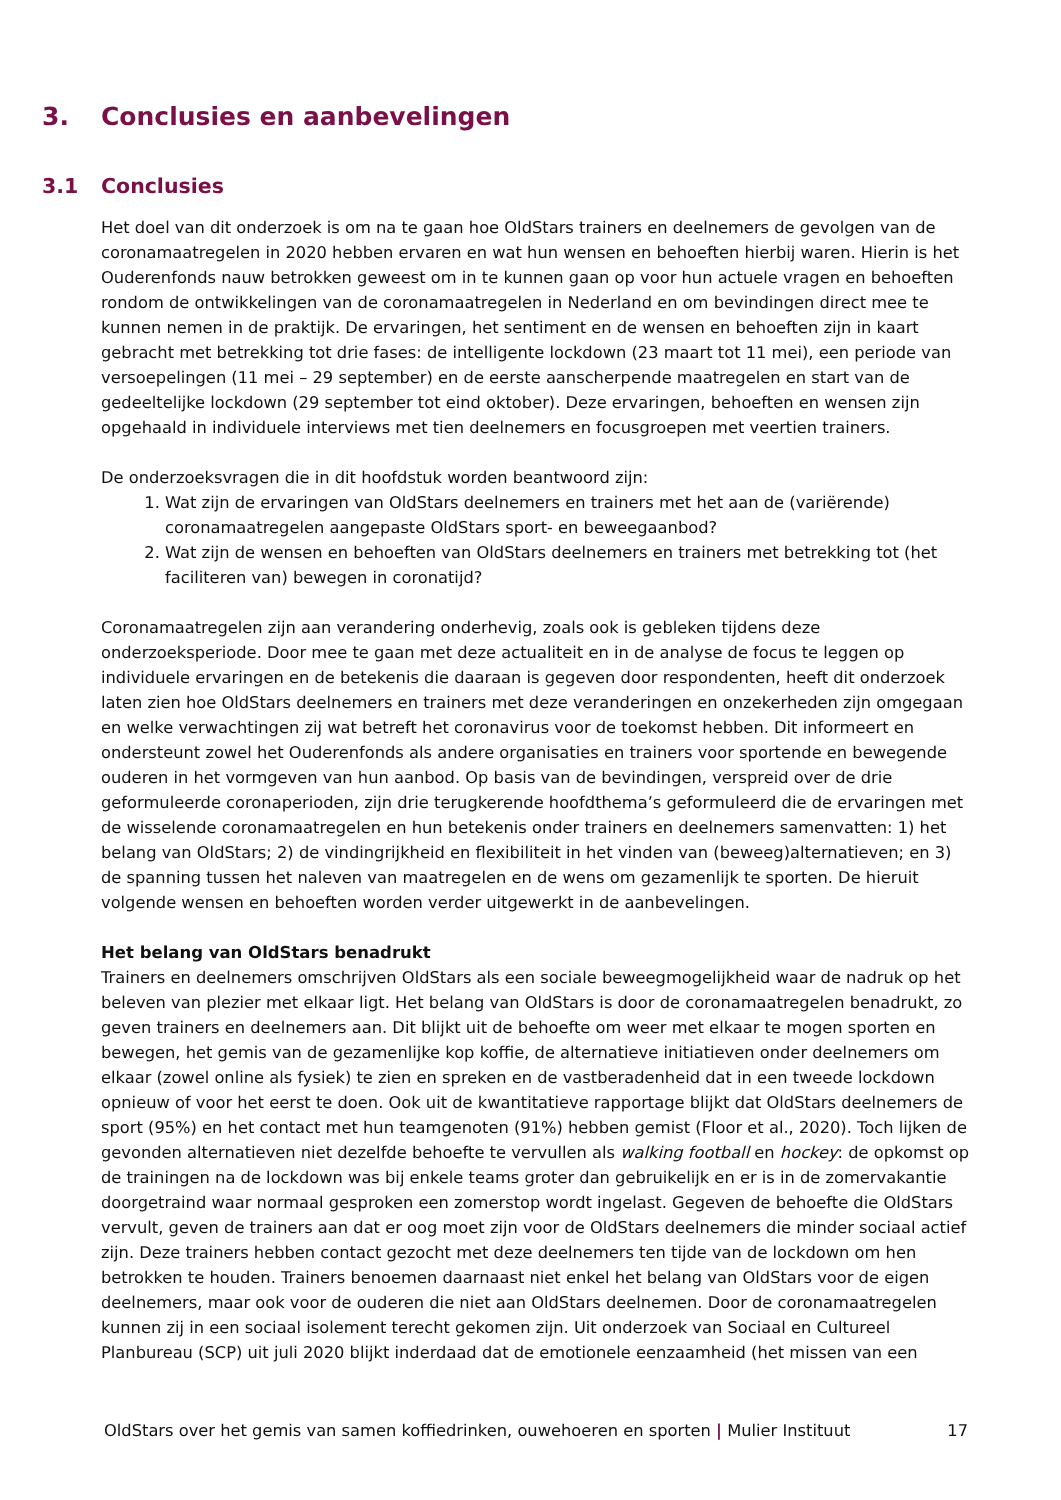3. Conclusies en aanbevelingen
3.1 Conclusies
Het doel van dit onderzoek is om na te gaan hoe OldStars trainers en deelnemers de gevolgen van de coronamaatregelen in 2020 hebben ervaren en wat hun wensen en behoeften hierbij waren. Hierin is het Ouderenfonds nauw betrokken geweest om in te kunnen gaan op voor hun actuele vragen en behoeften rondom de ontwikkelingen van de coronamaatregelen in Nederland en om bevindingen direct mee te kunnen nemen in de praktijk. De ervaringen, het sentiment en de wensen en behoeften zijn in kaart gebracht met betrekking tot drie fases: de intelligente lockdown (23 maart tot 11 mei), een periode van versoepelingen (11 mei – 29 september) en de eerste aanscherpende maatregelen en start van de gedeeltelijke lockdown (29 september tot eind oktober). Deze ervaringen, behoeften en wensen zijn opgehaald in individuele interviews met tien deelnemers en focusgroepen met veertien trainers.
De onderzoeksvragen die in dit hoofdstuk worden beantwoord zijn:
1. Wat zijn de ervaringen van OldStars deelnemers en trainers met het aan de (variërende) coronamaatregelen aangepaste OldStars sport- en beweegaanbod?
2. Wat zijn de wensen en behoeften van OldStars deelnemers en trainers met betrekking tot (het faciliteren van) bewegen in coronatijd?
Coronamaatregelen zijn aan verandering onderhevig, zoals ook is gebleken tijdens deze onderzoeksperiode. Door mee te gaan met deze actualiteit en in de analyse de focus te leggen op individuele ervaringen en de betekenis die daaraan is gegeven door respondenten, heeft dit onderzoek laten zien hoe OldStars deelnemers en trainers met deze veranderingen en onzekerheden zijn omgegaan en welke verwachtingen zij wat betreft het coronavirus voor de toekomst hebben. Dit informeert en ondersteunt zowel het Ouderenfonds als andere organisaties en trainers voor sportende en bewegende ouderen in het vormgeven van hun aanbod. Op basis van de bevindingen, verspreid over de drie geformuleerde coronaperioden, zijn drie terugkerende hoofdthema’s geformuleerd die de ervaringen met de wisselende coronamaatregelen en hun betekenis onder trainers en deelnemers samenvatten: 1) het belang van OldStars; 2) de vindingrijkheid en flexibiliteit in het vinden van (beweeg)alternatieven; en 3) de spanning tussen het naleven van maatregelen en de wens om gezamenlijk te sporten. De hieruit volgende wensen en behoeften worden verder uitgewerkt in de aanbevelingen.
Het belang van OldStars benadrukt
Trainers en deelnemers omschrijven OldStars als een sociale beweegmogelijkheid waar de nadruk op het beleven van plezier met elkaar ligt. Het belang van OldStars is door de coronamaatregelen benadrukt, zo geven trainers en deelnemers aan. Dit blijkt uit de behoefte om weer met elkaar te mogen sporten en bewegen, het gemis van de gezamenlijke kop koffie, de alternatieve initiatieven onder deelnemers om elkaar (zowel online als fysiek) te zien en spreken en de vastberadenheid dat in een tweede lockdown opnieuw of voor het eerst te doen. Ook uit de kwantitatieve rapportage blijkt dat OldStars deelnemers de sport (95%) en het contact met hun teamgenoten (91%) hebben gemist (Floor et al., 2020). Toch lijken de gevonden alternatieven niet dezelfde behoefte te vervullen als walking football en hockey: de opkomst op de trainingen na de lockdown was bij enkele teams groter dan gebruikelijk en er is in de zomervakantie doorgetraind waar normaal gesproken een zomerstop wordt ingelast. Gegeven de behoefte die OldStars vervult, geven de trainers aan dat er oog moet zijn voor de OldStars deelnemers die minder sociaal actief zijn. Deze trainers hebben contact gezocht met deze deelnemers ten tijde van de lockdown om hen betrokken te houden. Trainers benoemen daarnaast niet enkel het belang van OldStars voor de eigen deelnemers, maar ook voor de ouderen die niet aan OldStars deelnemen. Door de coronamaatregelen kunnen zij in een sociaal isolement terecht gekomen zijn. Uit onderzoek van Sociaal en Cultureel Planbureau (SCP) uit juli 2020 blijkt inderdaad dat de emotionele eenzaamheid (het missen van een
OldStars over het gemis van samen koffiedrinken, ouwehoeren en sporten | Mulier Instituut 17